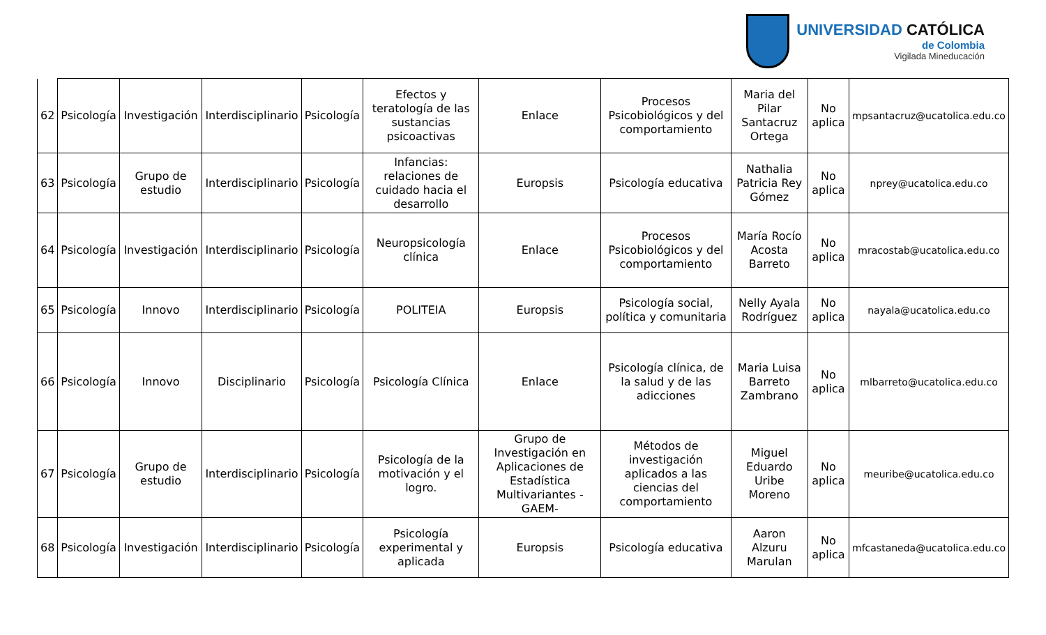UNIVERSIDAD CATÓLICA
de Colombia
Vigilada Mineducación
| 62 | Psicología | Investigación | Interdisciplinario | Psicología | Efectos y teratología de las sustancias psicoactivas | Enlace | Procesos Psicobiológicos y del comportamiento | Maria del Pilar Santacruz Ortega | No aplica | mpsantacruz@ucatolica.edu.co |
| 63 | Psicología | Grupo de estudio | Interdisciplinario | Psicología | Infancias: relaciones de cuidado hacia el desarrollo | Europsis | Psicología educativa | Nathalia Patricia Rey Gómez | No aplica | nprey@ucatolica.edu.co |
| 64 | Psicología | Investigación | Interdisciplinario | Psicología | Neuropsicología clínica | Enlace | Procesos Psicobiológicos y del comportamiento | María Rocío Acosta Barreto | No aplica | mracostab@ucatolica.edu.co |
| 65 | Psicología | Innovo | Interdisciplinario | Psicología | POLITEIA | Europsis | Psicología social, política y comunitaria | Nelly Ayala Rodríguez | No aplica | nayala@ucatolica.edu.co |
| 66 | Psicología | Innovo | Disciplinario | Psicología | Psicología Clínica | Enlace | Psicología clínica, de la salud y de las adicciones | Maria Luisa Barreto Zambrano | No aplica | mlbarreto@ucatolica.edu.co |
| 67 | Psicología | Grupo de estudio | Interdisciplinario | Psicología | Psicología de la motivación y el logro. | Grupo de Investigación en Aplicaciones de Estadística Multivariantes -GAEM- | Métodos de investigación aplicados a las ciencias del comportamiento | Miguel Eduardo Uribe Moreno | No aplica | meuribe@ucatolica.edu.co |
| 68 | Psicología | Investigación | Interdisciplinario | Psicología | Psicología experimental y aplicada | Europsis | Psicología educativa | Aaron Alzuru Marulan | No aplica | mfcastaneda@ucatolica.edu.co |